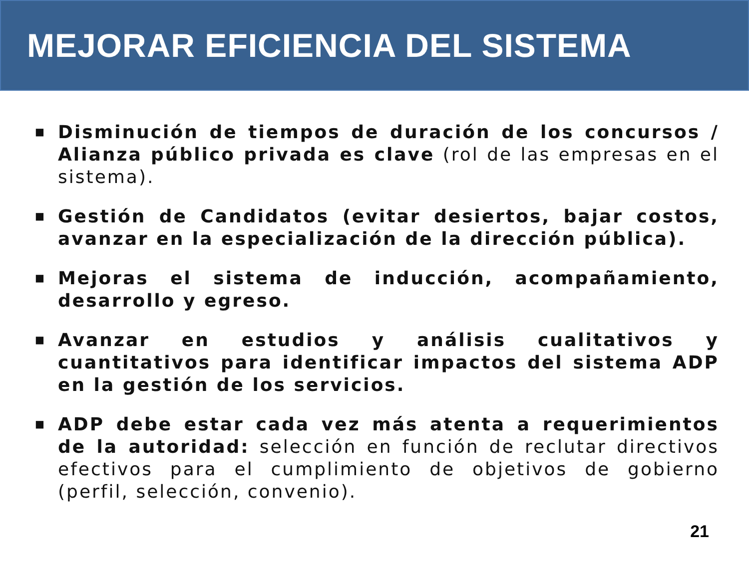MEJORAR EFICIENCIA DEL SISTEMA
■ Disminución de tiempos de duración de los concursos / Alianza público privada es clave (rol de las empresas en el sistema).
■ Gestión de Candidatos (evitar desiertos, bajar costos, avanzar en la especialización de la dirección pública).
■ Mejoras el sistema de inducción, acompañamiento, desarrollo y egreso.
■ Avanzar en estudios y análisis cualitativos y cuantitativos para identificar impactos del sistema ADP en la gestión de los servicios.
■ ADP debe estar cada vez más atenta a requerimientos de la autoridad: selección en función de reclutar directivos efectivos para el cumplimiento de objetivos de gobierno (perfil, selección, convenio).
21